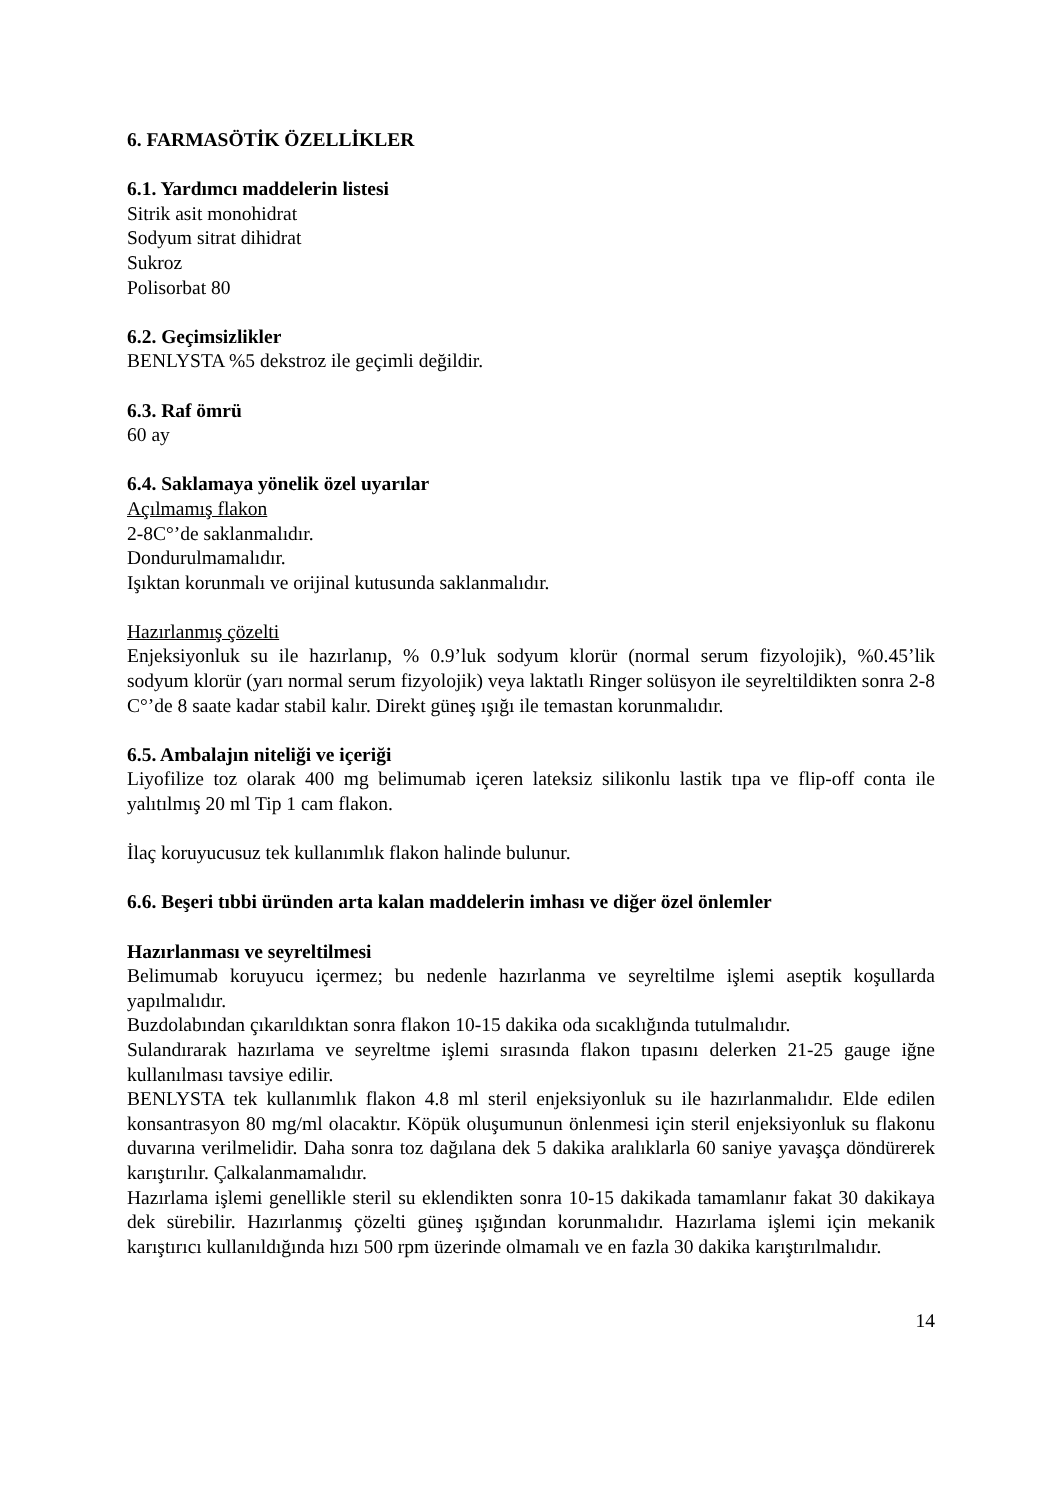6. FARMASÖTİK ÖZELLİKLER
6.1. Yardımcı maddelerin listesi
Sitrik asit monohidrat
Sodyum sitrat dihidrat
Sukroz
Polisorbat 80
6.2. Geçimsizlikler
BENLYSTA %5 dekstroz ile geçimli değildir.
6.3. Raf ömrü
60 ay
6.4. Saklamaya yönelik özel uyarılar
Açılmamış flakon
2-8C°’de saklanmalıdır.
Dondurulmamalıdır.
Işıktan korunmalı ve orijinal kutusunda saklanmalıdır.
Hazırlanmış çözelti
Enjeksiyonluk su ile hazırlanıp, % 0.9’luk sodyum klorür (normal serum fizyolojik), %0.45’lik sodyum klorür (yarı normal serum fizyolojik) veya laktatlı Ringer solüsyon ile seyreltildikten sonra 2-8 C°’de 8 saate kadar stabil kalır. Direkt güneş ışığı ile temastan korunmalıdır.
6.5. Ambalajın niteliği ve içeriği
Liyofilize toz olarak 400 mg belimumab içeren lateksiz silikonlu lastik tıpa ve flip-off conta ile yalıtılmış 20 ml Tip 1 cam flakon.
İlaç koruyucusuz tek kullanımlık flakon halinde bulunur.
6.6. Beşeri tıbbi üründen arta kalan maddelerin imhası ve diğer özel önlemler
Hazırlanması ve seyreltilmesi
Belimumab koruyucu içermez; bu nedenle hazırlanma ve seyreltilme işlemi aseptik koşullarda yapılmalıdır.
Buzdolabından çıkarıldıktan sonra flakon 10-15 dakika oda sıcaklığında tutulmalıdır.
Sulandırarak hazırlama ve seyreltme işlemi sırasında flakon tıpasını delerken 21-25 gauge iğne kullanılması tavsiye edilir.
BENLYSTA tek kullanımlık flakon 4.8 ml steril enjeksiyonluk su ile hazırlanmalıdır. Elde edilen konsantrasyon 80 mg/ml olacaktır. Köpük oluşumunun önlenmesi için steril enjeksiyonluk su flakonu duvarına verilmelidir. Daha sonra toz dağılana dek 5 dakika aralıklarla 60 saniye yavaşça döndürerek karıştırılır. Çalkalanmamalıdır.
Hazırlama işlemi genellikle steril su eklendikten sonra 10-15 dakikada tamamlanır fakat 30 dakikaya dek sürebilir. Hazırlanmış çözelti güneş ışığından korunmalıdır. Hazırlama işlemi için mekanik karıştırıcı kullanıldığında hızı 500 rpm üzerinde olmamalı ve en fazla 30 dakika karıştırılmalıdır.
14